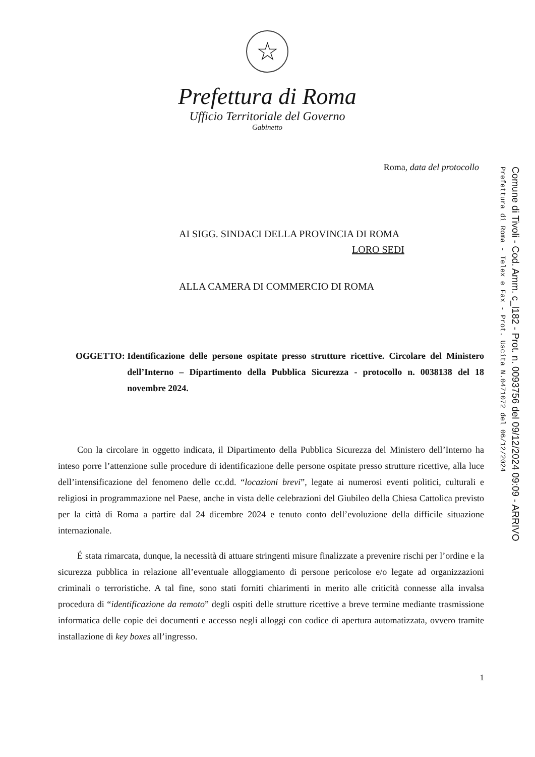☆
Prefettura di Roma
Ufficio Territoriale del Governo
Gabinetto
Roma, data del protocollo
AI SIGG. SINDACI DELLA PROVINCIA DI ROMA
LORO SEDI
ALLA CAMERA DI COMMERCIO DI ROMA
OGGETTO: Identificazione delle persone ospitate presso strutture ricettive. Circolare del Ministero dell’Interno – Dipartimento della Pubblica Sicurezza - protocollo n. 0038138 del 18 novembre 2024.
Con la circolare in oggetto indicata, il Dipartimento della Pubblica Sicurezza del Ministero dell’Interno ha inteso porre l’attenzione sulle procedure di identificazione delle persone ospitate presso strutture ricettive, alla luce dell’intensificazione del fenomeno delle cc.dd. “locazioni brevi”, legate ai numerosi eventi politici, culturali e religiosi in programmazione nel Paese, anche in vista delle celebrazioni del Giubileo della Chiesa Cattolica previsto per la città di Roma a partire dal 24 dicembre 2024 e tenuto conto dell’evoluzione della difficile situazione internazionale.
É stata rimarcata, dunque, la necessità di attuare stringenti misure finalizzate a prevenire rischi per l’ordine e la sicurezza pubblica in relazione all’eventuale alloggiamento di persone pericolose e/o legate ad organizzazioni criminali o terroristiche. A tal fine, sono stati forniti chiarimenti in merito alle criticità connesse alla invalsa procedura di “identificazione da remoto” degli ospiti delle strutture ricettive a breve termine mediante trasmissione informatica delle copie dei documenti e accesso negli alloggi con codice di apertura automatizzata, ovvero tramite installazione di key boxes all’ingresso.
1
Prefettura di Roma - Telex e Fax - Prot. Uscita N.0471072 del 06/12/2024
Comune di Tivoli - Cod. Amm. c_l182 - Prot. n. 0093756 del 09/12/2024 09:09 - ARRIVO